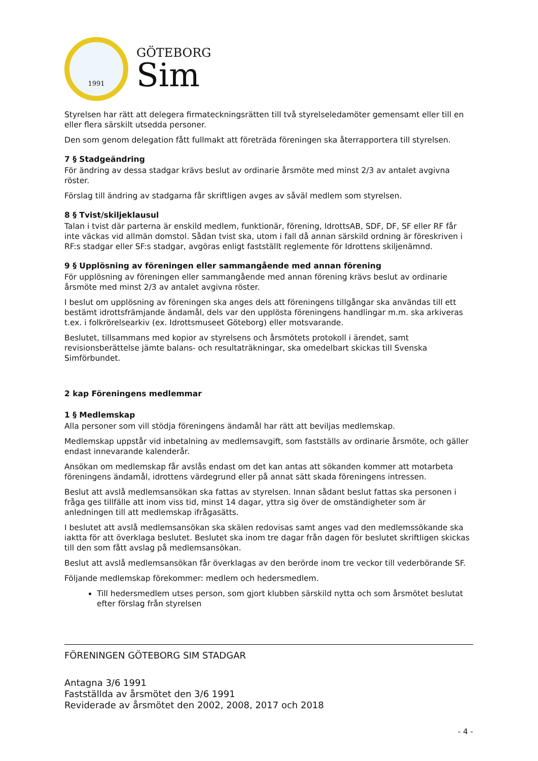1991
GÖTEBORG
Sim
Styrelsen har rätt att delegera firmateckningsrätten till två styrelseledamöter gemensamt eller till en eller flera särskilt utsedda personer.
Den som genom delegation fått fullmakt att företräda föreningen ska återrapportera till styrelsen.
7 § Stadgeändring
För ändring av dessa stadgar krävs beslut av ordinarie årsmöte med minst 2/3 av antalet avgivna röster.
Förslag till ändring av stadgarna får skriftligen avges av såväl medlem som styrelsen.
8 § Tvist/skiljeklausul
Talan i tvist där parterna är enskild medlem, funktionär, förening, IdrottsAB, SDF, DF, SF eller RF får inte väckas vid allmän domstol. Sådan tvist ska, utom i fall då annan särskild ordning är föreskriven i RF:s stadgar eller SF:s stadgar, avgöras enligt fastställt reglemente för Idrottens skiljenämnd.
9 § Upplösning av föreningen eller sammangående med annan förening
För upplösning av föreningen eller sammangående med annan förening krävs beslut av ordinarie årsmöte med minst 2/3 av antalet avgivna röster.
I beslut om upplösning av föreningen ska anges dels att föreningens tillgångar ska användas till ett bestämt idrottsfrämjande ändamål, dels var den upplösta föreningens handlingar m.m. ska arkiveras t.ex. i folkrörelsearkiv (ex. Idrottsmuseet Göteborg) eller motsvarande.
Beslutet, tillsammans med kopior av styrelsens och årsmötets protokoll i ärendet, samt revisionsberättelse jämte balans- och resultaträkningar, ska omedelbart skickas till Svenska Simförbundet.
2 kap Föreningens medlemmar
1 § Medlemskap
Alla personer som vill stödja föreningens ändamål har rätt att beviljas medlemskap.
Medlemskap uppstår vid inbetalning av medlemsavgift, som fastställs av ordinarie årsmöte, och gäller endast innevarande kalenderår.
Ansökan om medlemskap får avslås endast om det kan antas att sökanden kommer att motarbeta föreningens ändamål, idrottens värdegrund eller på annat sätt skada föreningens intressen.
Beslut att avslå medlemsansökan ska fattas av styrelsen. Innan sådant beslut fattas ska personen i fråga ges tillfälle att inom viss tid, minst 14 dagar, yttra sig över de omständigheter som är anledningen till att medlemskap ifrågasätts.
I beslutet att avslå medlemsansökan ska skälen redovisas samt anges vad den medlemssökande ska iaktta för att överklaga beslutet. Beslutet ska inom tre dagar från dagen för beslutet skriftligen skickas till den som fått avslag på medlemsansökan.
Beslut att avslå medlemsansökan får överklagas av den berörde inom tre veckor till vederbörande SF.
Följande medlemskap förekommer: medlem och hedersmedlem.
Till hedersmedlem utses person, som gjort klubben särskild nytta och som årsmötet beslutat efter förslag från styrelsen
FÖRENINGEN GÖTEBORG SIM STADGAR
Antagna 3/6 1991
Fastställda av årsmötet den 3/6 1991
Reviderade av årsmötet den 2002, 2008, 2017 och 2018
- 4 -